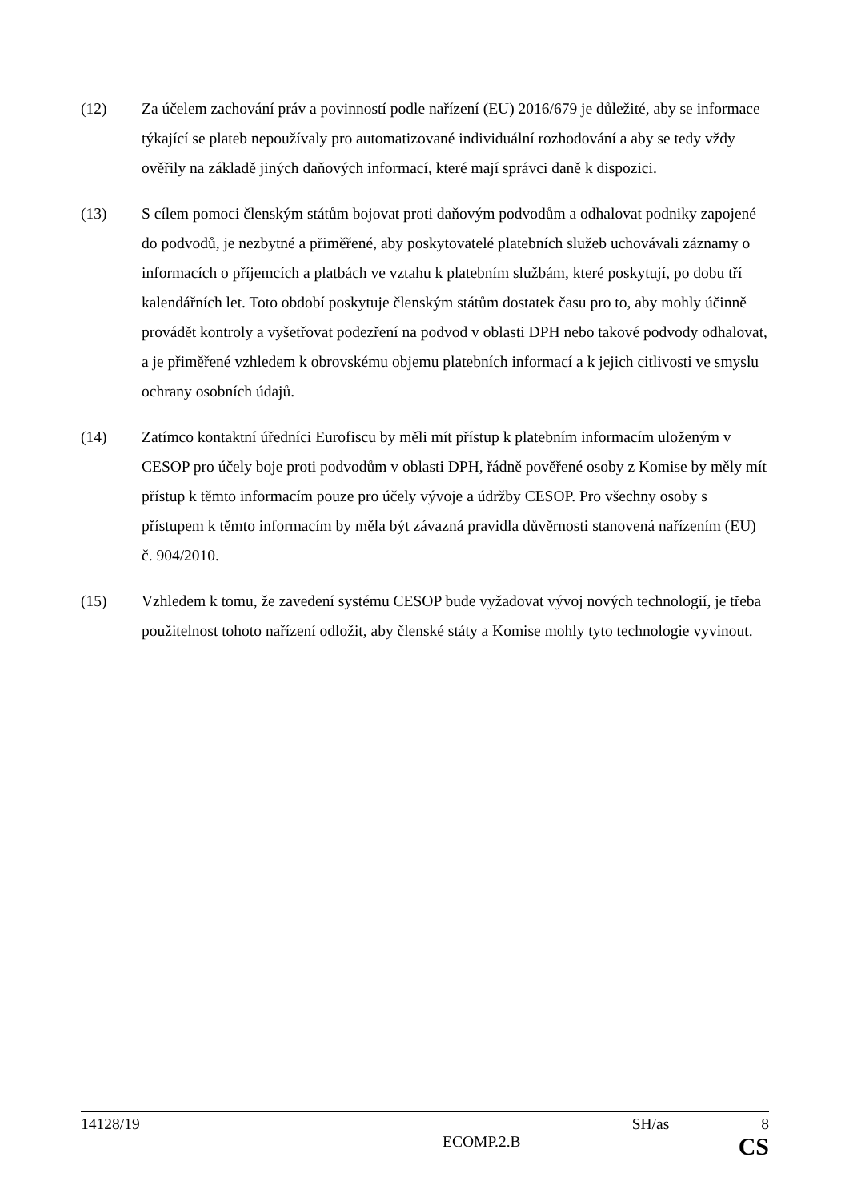(12) Za účelem zachování práv a povinností podle nařízení (EU) 2016/679 je důležité, aby se informace týkající se plateb nepoužívaly pro automatizované individuální rozhodování a aby se tedy vždy ověřily na základě jiných daňových informací, které mají správci daně k dispozici.
(13) S cílem pomoci členským státům bojovat proti daňovým podvodům a odhalovat podniky zapojené do podvodů, je nezbytné a přiměřené, aby poskytovatelé platebních služeb uchovávali záznamy o informacích o příjemcích a platbách ve vztahu k platebním službám, které poskytují, po dobu tří kalendářních let. Toto období poskytuje členským státům dostatek času pro to, aby mohly účinně provádět kontroly a vyšetřovat podezření na podvod v oblasti DPH nebo takové podvody odhalovat, a je přiměřené vzhledem k obrovskému objemu platebních informací a k jejich citlivosti ve smyslu ochrany osobních údajů.
(14) Zatímco kontaktní úředníci Eurofiscu by měli mít přístup k platebním informacím uloženým v CESOP pro účely boje proti podvodům v oblasti DPH, řádně pověřené osoby z Komise by měly mít přístup k těmto informacím pouze pro účely vývoje a údržby CESOP. Pro všechny osoby s přístupem k těmto informacím by měla být závazná pravidla důvěrnosti stanovená nařízením (EU) č. 904/2010.
(15) Vzhledem k tomu, že zavedení systému CESOP bude vyžadovat vývoj nových technologií, je třeba použitelnost tohoto nařízení odložit, aby členské státy a Komise mohly tyto technologie vyvinout.
14128/19 SH/as 8
ECOMP.2.B CS